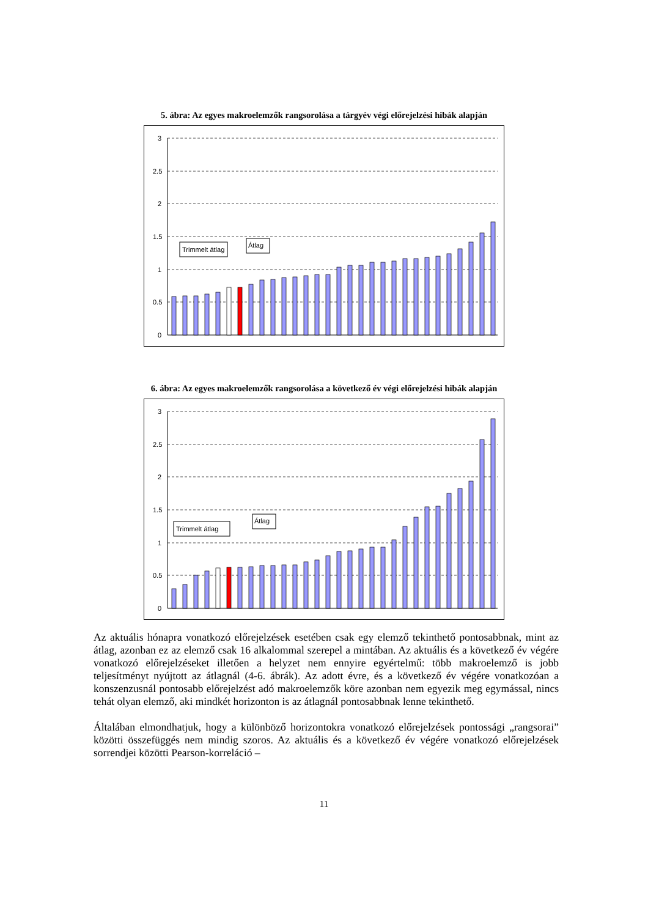5. ábra: Az egyes makroelemzők rangsorolása a tárgyév végi előrejelzési hibák alapján
3
2.5
2
1.5
1
0.5
0
Trimmelt átlag
Átlag
6. ábra: Az egyes makroelemzők rangsorolása a következő év végi előrejelzési hibák alapján
3
2.5
2
1.5
1
0.5
0
Trimmelt átlag
Átlag
Az aktuális hónapra vonatkozó előrejelzések esetében csak egy elemző tekinthető pontosabbnak, mint az átlag, azonban ez az elemző csak 16 alkalommal szerepel a mintában. Az aktuális és a következő év végére vonatkozó előrejelzéseket illetően a helyzet nem ennyire egyértelmű: több makroelemző is jobb teljesítményt nyújtott az átlagnál (4-6. ábrák). Az adott évre, és a következő év végére vonatkozóan a konszenzusnál pontosabb előrejelzést adó makroelemzők köre azonban nem egyezik meg egymással, nincs tehát olyan elemző, aki mindkét horizonton is az átlagnál pontosabbnak lenne tekinthető.
Általában elmondhatjuk, hogy a különböző horizontokra vonatkozó előrejelzések pontossági „rangsorai” közötti összefüggés nem mindig szoros. Az aktuális és a következő év végére vonatkozó előrejelzések sorrendjei közötti Pearson-korreláció –
11